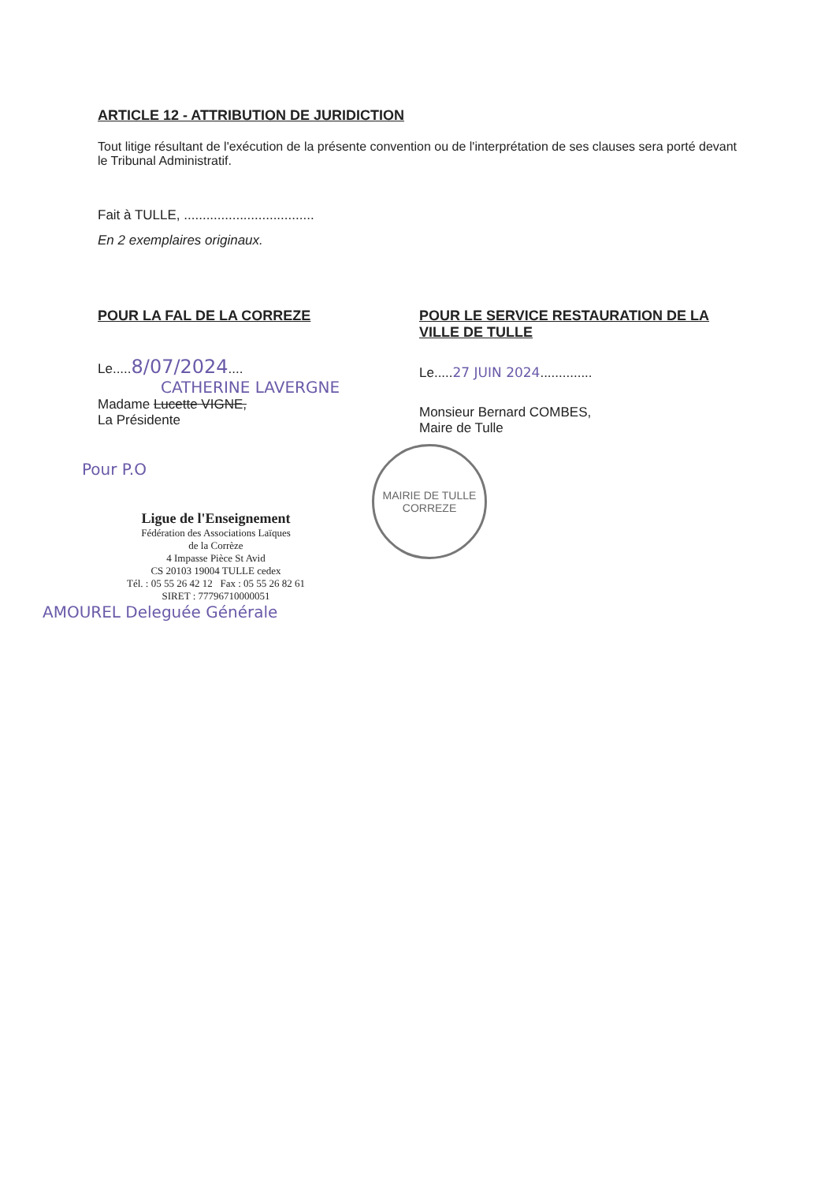ARTICLE 12 - ATTRIBUTION DE JURIDICTION
Tout litige résultant de l'exécution de la présente convention ou de l'interprétation de ses clauses sera porté devant le Tribunal Administratif.
Fait à TULLE, ...................................
En 2 exemplaires originaux.
POUR LA FAL DE LA CORREZE
Le.....8/07/2024....
CATHERINE LAVERGNE
Madame Lucette VIGNE,
La Présidente
Pour P.O
Ligue de l'Enseignement
Fédération des Associations Laïques
de la Corrèze
4 Impasse Pièce St Avid
CS 20103 19004 TULLE cedex
Tél. : 05 55 26 42 12 Fax : 05 55 26 82 61
SIRET : 77796710000051
AMOUREL Deleguée Générale
POUR LE SERVICE RESTAURATION DE LA VILLE DE TULLE
Le.....27 JUIN 2024..............
Monsieur Bernard COMBES,
Maire de Tulle
MAIRIE DE TULLE
CORREZE